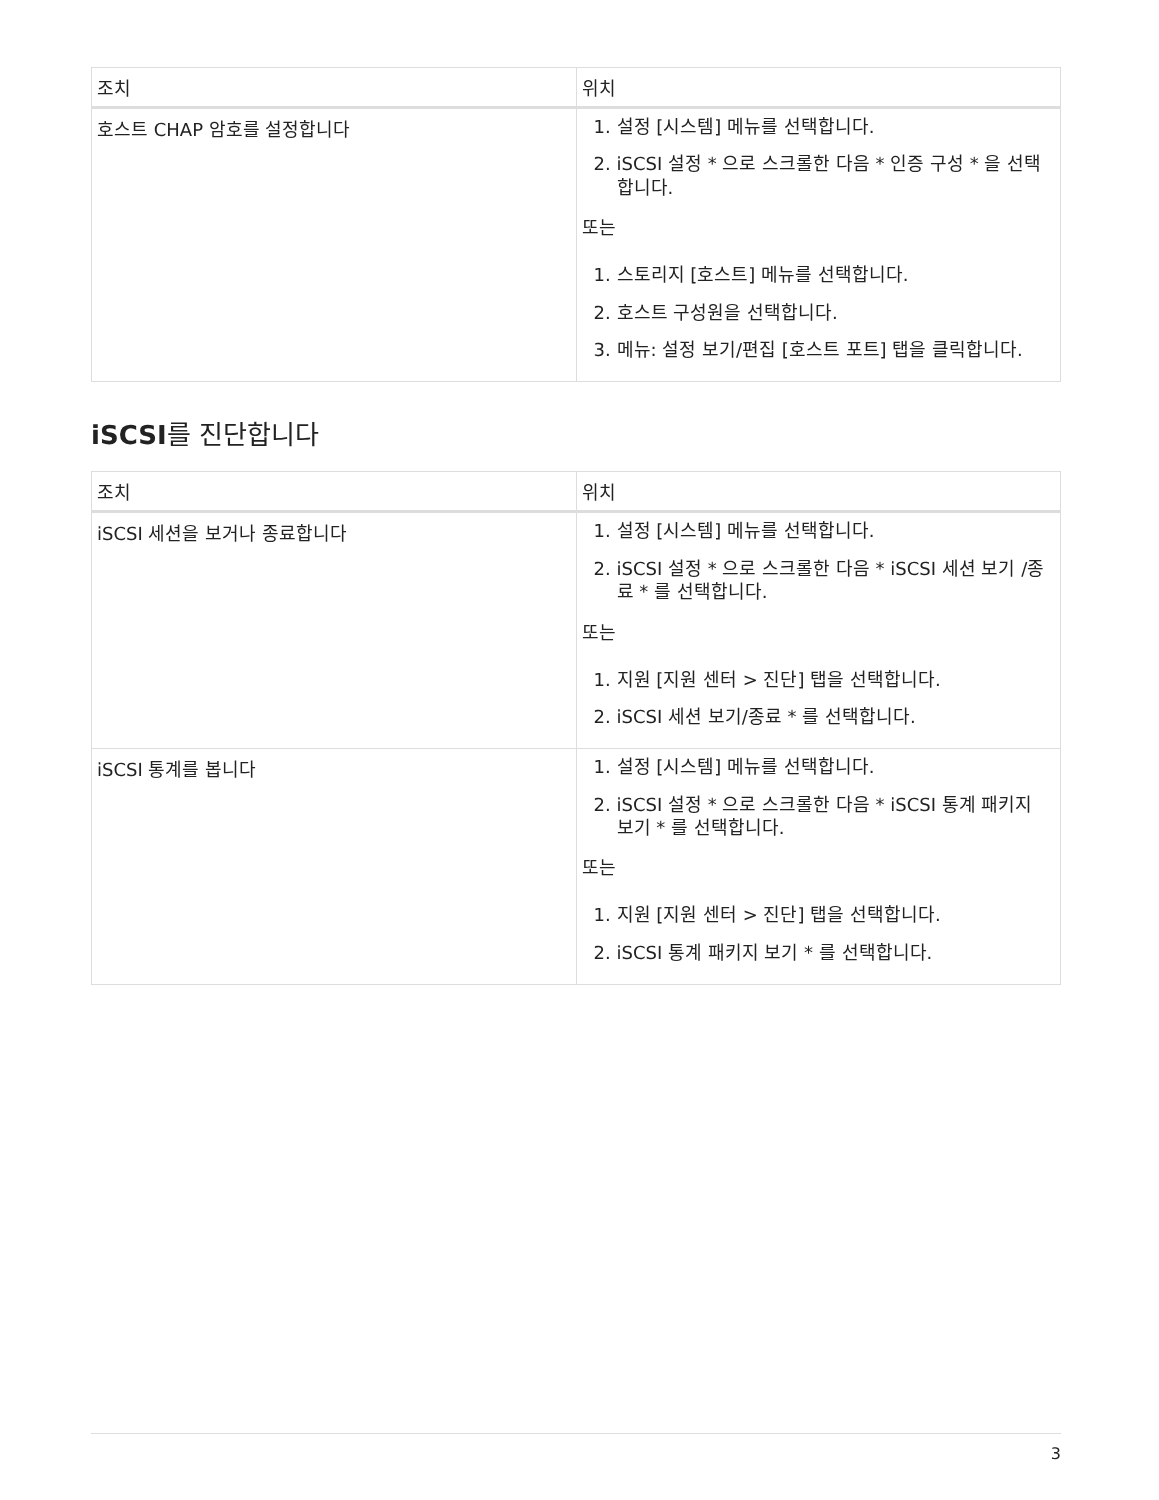| 조치 | 위치 |
| --- | --- |
| 호스트 CHAP 암호를 설정합니다 | 1. 설정 [시스템] 메뉴를 선택합니다. 2. iSCSI 설정 * 으로 스크롤한 다음 * 인증 구성 * 을 선택합니다. 또는 1. 스토리지 [호스트] 메뉴를 선택합니다. 2. 호스트 구성원을 선택합니다. 3. 메뉴: 설정 보기/편집 [호스트 포트] 탭을 클릭합니다. |
iSCSI를 진단합니다
| 조치 | 위치 |
| --- | --- |
| iSCSI 세션을 보거나 종료합니다 | 1. 설정 [시스템] 메뉴를 선택합니다. 2. iSCSI 설정 * 으로 스크롤한 다음 * iSCSI 세션 보기 /종료 * 를 선택합니다. 또는 1. 지원 [지원 센터 > 진단] 탭을 선택합니다. 2. iSCSI 세션 보기/종료 * 를 선택합니다. |
| iSCSI 통계를 봅니다 | 1. 설정 [시스템] 메뉴를 선택합니다. 2. iSCSI 설정 * 으로 스크롤한 다음 * iSCSI 통계 패키지 보기 * 를 선택합니다. 또는 1. 지원 [지원 센터 > 진단] 탭을 선택합니다. 2. iSCSI 통계 패키지 보기 * 를 선택합니다. |
3